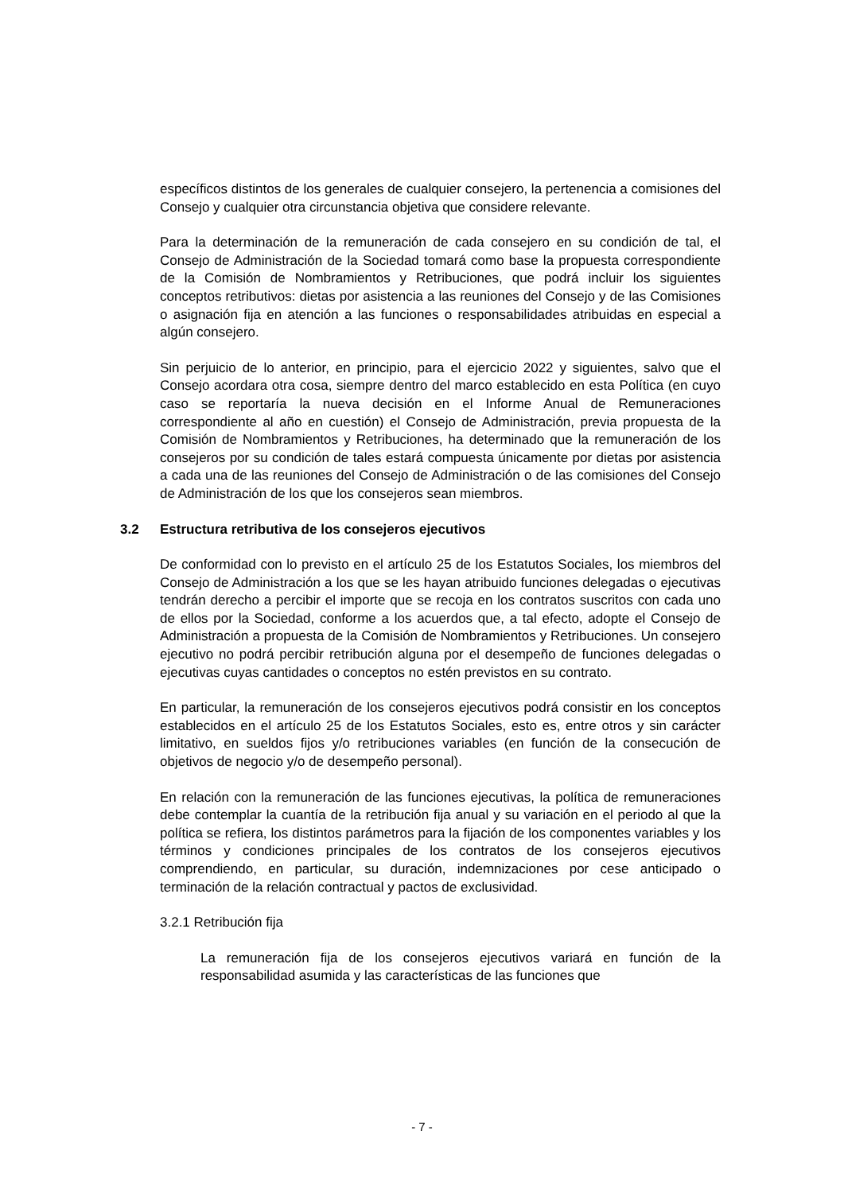específicos distintos de los generales de cualquier consejero, la pertenencia a comisiones del Consejo y cualquier otra circunstancia objetiva que considere relevante.
Para la determinación de la remuneración de cada consejero en su condición de tal, el Consejo de Administración de la Sociedad tomará como base la propuesta correspondiente de la Comisión de Nombramientos y Retribuciones, que podrá incluir los siguientes conceptos retributivos: dietas por asistencia a las reuniones del Consejo y de las Comisiones o asignación fija en atención a las funciones o responsabilidades atribuidas en especial a algún consejero.
Sin perjuicio de lo anterior, en principio, para el ejercicio 2022 y siguientes, salvo que el Consejo acordara otra cosa, siempre dentro del marco establecido en esta Política (en cuyo caso se reportaría la nueva decisión en el Informe Anual de Remuneraciones correspondiente al año en cuestión) el Consejo de Administración, previa propuesta de la Comisión de Nombramientos y Retribuciones, ha determinado que la remuneración de los consejeros por su condición de tales estará compuesta únicamente por dietas por asistencia a cada una de las reuniones del Consejo de Administración o de las comisiones del Consejo de Administración de los que los consejeros sean miembros.
3.2 Estructura retributiva de los consejeros ejecutivos
De conformidad con lo previsto en el artículo 25 de los Estatutos Sociales, los miembros del Consejo de Administración a los que se les hayan atribuido funciones delegadas o ejecutivas tendrán derecho a percibir el importe que se recoja en los contratos suscritos con cada uno de ellos por la Sociedad, conforme a los acuerdos que, a tal efecto, adopte el Consejo de Administración a propuesta de la Comisión de Nombramientos y Retribuciones. Un consejero ejecutivo no podrá percibir retribución alguna por el desempeño de funciones delegadas o ejecutivas cuyas cantidades o conceptos no estén previstos en su contrato.
En particular, la remuneración de los consejeros ejecutivos podrá consistir en los conceptos establecidos en el artículo 25 de los Estatutos Sociales, esto es, entre otros y sin carácter limitativo, en sueldos fijos y/o retribuciones variables (en función de la consecución de objetivos de negocio y/o de desempeño personal).
En relación con la remuneración de las funciones ejecutivas, la política de remuneraciones debe contemplar la cuantía de la retribución fija anual y su variación en el periodo al que la política se refiera, los distintos parámetros para la fijación de los componentes variables y los términos y condiciones principales de los contratos de los consejeros ejecutivos comprendiendo, en particular, su duración, indemnizaciones por cese anticipado o terminación de la relación contractual y pactos de exclusividad.
3.2.1 Retribución fija
La remuneración fija de los consejeros ejecutivos variará en función de la responsabilidad asumida y las características de las funciones que
- 7 -